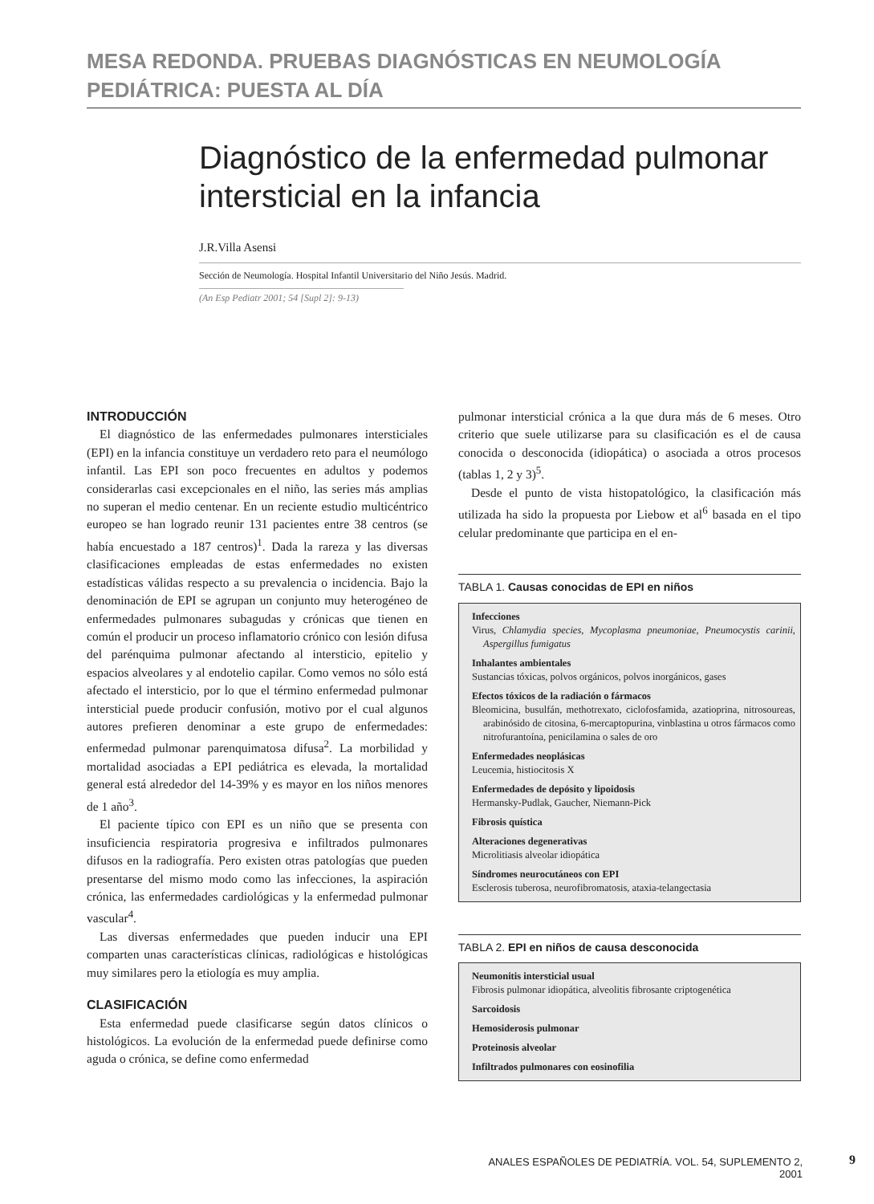MESA REDONDA. PRUEBAS DIAGNÓSTICAS EN NEUMOLOGÍA
PEDIÁTRICA: PUESTA AL DÍA
Diagnóstico de la enfermedad pulmonar
intersticial en la infancia
J.R.Villa Asensi
Sección de Neumología. Hospital Infantil Universitario del Niño Jesús. Madrid.
(An Esp Pediatr 2001; 54 [Supl 2]: 9-13)
INTRODUCCIÓN
El diagnóstico de las enfermedades pulmonares intersticiales (EPI) en la infancia constituye un verdadero reto para el neumólogo infantil. Las EPI son poco frecuentes en adultos y podemos considerarlas casi excepcionales en el niño, las series más amplias no superan el medio centenar. En un reciente estudio multicéntrico europeo se han logrado reunir 131 pacientes entre 38 centros (se había encuestado a 187 centros)<sup>1</sup>. Dada la rareza y las diversas clasificaciones empleadas de estas enfermedades no existen estadísticas válidas respecto a su prevalencia o incidencia. Bajo la denominación de EPI se agrupan un conjunto muy heterogéneo de enfermedades pulmonares subagudas y crónicas que tienen en común el producir un proceso inflamatorio crónico con lesión difusa del parénquima pulmonar afectando al intersticio, epitelio y espacios alveolares y al endotelio capilar. Como vemos no sólo está afectado el intersticio, por lo que el término enfermedad pulmonar intersticial puede producir confusión, motivo por el cual algunos autores prefieren denominar a este grupo de enfermedades: enfermedad pulmonar parenquimatosa difusa<sup>2</sup>. La morbilidad y mortalidad asociadas a EPI pediátrica es elevada, la mortalidad general está alrededor del 14-39% y es mayor en los niños menores de 1 año<sup>3</sup>.
El paciente típico con EPI es un niño que se presenta con insuficiencia respiratoria progresiva e infiltrados pulmonares difusos en la radiografía. Pero existen otras patologías que pueden presentarse del mismo modo como las infecciones, la aspiración crónica, las enfermedades cardiológicas y la enfermedad pulmonar vascular<sup>4</sup>.
Las diversas enfermedades que pueden inducir una EPI comparten unas características clínicas, radiológicas e histológicas muy similares pero la etiología es muy amplia.
CLASIFICACIÓN
Esta enfermedad puede clasificarse según datos clínicos o histológicos. La evolución de la enfermedad puede definirse como aguda o crónica, se define como enfermedad
pulmonar intersticial crónica a la que dura más de 6 meses. Otro criterio que suele utilizarse para su clasificación es el de causa conocida o desconocida (idiopática) o asociada a otros procesos (tablas 1, 2 y 3)<sup>5</sup>.
Desde el punto de vista histopatológico, la clasificación más utilizada ha sido la propuesta por Liebow et al<sup>6</sup> basada en el tipo celular predominante que participa en el en-
TABLA 1. Causas conocidas de EPI en niños
Infecciones
Virus, Chlamydia species, Mycoplasma pneumoniae, Pneumocystis carinii, Aspergillus fumigatus
Inhalantes ambientales
Sustancias tóxicas, polvos orgánicos, polvos inorgánicos, gases
Efectos tóxicos de la radiación o fármacos
Bleomicina, busulfán, methotrexato, ciclofosfamida, azatioprina, nitrosoureas, arabinósido de citosina, 6-mercaptopurina, vinblastina u otros fármacos como nitrofurantoína, penicilamina o sales de oro
Enfermedades neoplásicas
Leucemia, histiocitosis X
Enfermedades de depósito y lipoidosis
Hermansky-Pudlak, Gaucher, Niemann-Pick
Fibrosis quística
Alteraciones degenerativas
Microlitiasis alveolar idiopática
Síndromes neurocutáneos con EPI
Esclerosis tuberosa, neurofibromatosis, ataxia-telangectasia
TABLA 2. EPI en niños de causa desconocida
Neumonitis intersticial usual
Fibrosis pulmonar idiopática, alveolitis fibrosante criptogenética
Sarcoidosis
Hemosiderosis pulmonar
Proteinosis alveolar
Infiltrados pulmonares con eosinofilia
ANALES ESPAÑOLES DE PEDIATRÍA. VOL. 54, SUPLEMENTO 2, 2001
9